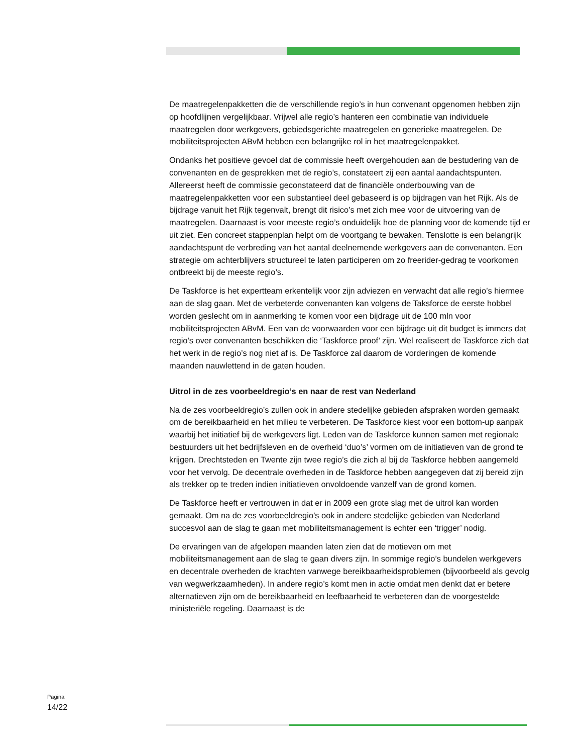De maatregelenpakketten die de verschillende regio’s in hun convenant opgenomen hebben zijn op hoofdlijnen vergelijkbaar. Vrijwel alle regio’s hanteren een combinatie van individuele maatregelen door werkgevers, gebiedsgerichte maatregelen en generieke maatregelen. De mobiliteitsprojecten ABvM hebben een belangrijke rol in het maatregelenpakket.
Ondanks het positieve gevoel dat de commissie heeft overgehouden aan de bestudering van de convenanten en de gesprekken met de regio’s, constateert zij een aantal aandachtspunten. Allereerst heeft de commissie geconstateerd dat de financiële onderbouwing van de maatregelenpakketten voor een substantieel deel gebaseerd is op bijdragen van het Rijk. Als de bijdrage vanuit het Rijk tegenvalt, brengt dit risico’s met zich mee voor de uitvoering van de maatregelen. Daarnaast is voor meeste regio’s onduidelijk hoe de planning voor de komende tijd er uit ziet. Een concreet stappenplan helpt om de voortgang te bewaken. Tenslotte is een belangrijk aandachtspunt de verbreding van het aantal deelnemende werkgevers aan de convenanten. Een strategie om achterblijvers structureel te laten participeren om zo freerider-gedrag te voorkomen ontbreekt bij de meeste regio’s.
De Taskforce is het expertteam erkentelijk voor zijn adviezen en verwacht dat alle regio’s hiermee aan de slag gaan. Met de verbeterde convenanten kan volgens de Taksforce de eerste hobbel worden geslecht om in aanmerking te komen voor een bijdrage uit de 100 mln voor mobiliteitsprojecten ABvM. Een van de voorwaarden voor een bijdrage uit dit budget is immers dat regio’s over convenanten beschikken die ‘Taskforce proof’ zijn. Wel realiseert de Taskforce zich dat het werk in de regio’s nog niet af is. De Taskforce zal daarom de vorderingen de komende maanden nauwlettend in de gaten houden.
Uitrol in de zes voorbeeldregio’s en naar de rest van Nederland
Na de zes voorbeeldregio’s zullen ook in andere stedelijke gebieden afspraken worden gemaakt om de bereikbaarheid en het milieu te verbeteren. De Taskforce kiest voor een bottom-up aanpak waarbij het initiatief bij de werkgevers ligt. Leden van de Taskforce kunnen samen met regionale bestuurders uit het bedrijfsleven en de overheid ‘duo’s’ vormen om de initiatieven van de grond te krijgen. Drechtsteden en Twente zijn twee regio’s die zich al bij de Taskforce hebben aangemeld voor het vervolg. De decentrale overheden in de Taskforce hebben aangegeven dat zij bereid zijn als trekker op te treden indien initiatieven onvoldoende vanzelf van de grond komen.
De Taskforce heeft er vertrouwen in dat er in 2009 een grote slag met de uitrol kan worden gemaakt. Om na de zes voorbeeldregio’s ook in andere stedelijke gebieden van Nederland succesvol aan de slag te gaan met mobiliteitsmanagement is echter een ‘trigger’ nodig.
De ervaringen van de afgelopen maanden laten zien dat de motieven om met mobiliteitsmanagement aan de slag te gaan divers zijn. In sommige regio’s bundelen werkgevers en decentrale overheden de krachten vanwege bereikbaarheidsproblemen (bijvoorbeeld als gevolg van wegwerkzaamheden). In andere regio’s komt men in actie omdat men denkt dat er betere alternatieven zijn om de bereikbaarheid en leefbaarheid te verbeteren dan de voorgestelde ministeriële regeling. Daarnaast is de
Pagina
14/22